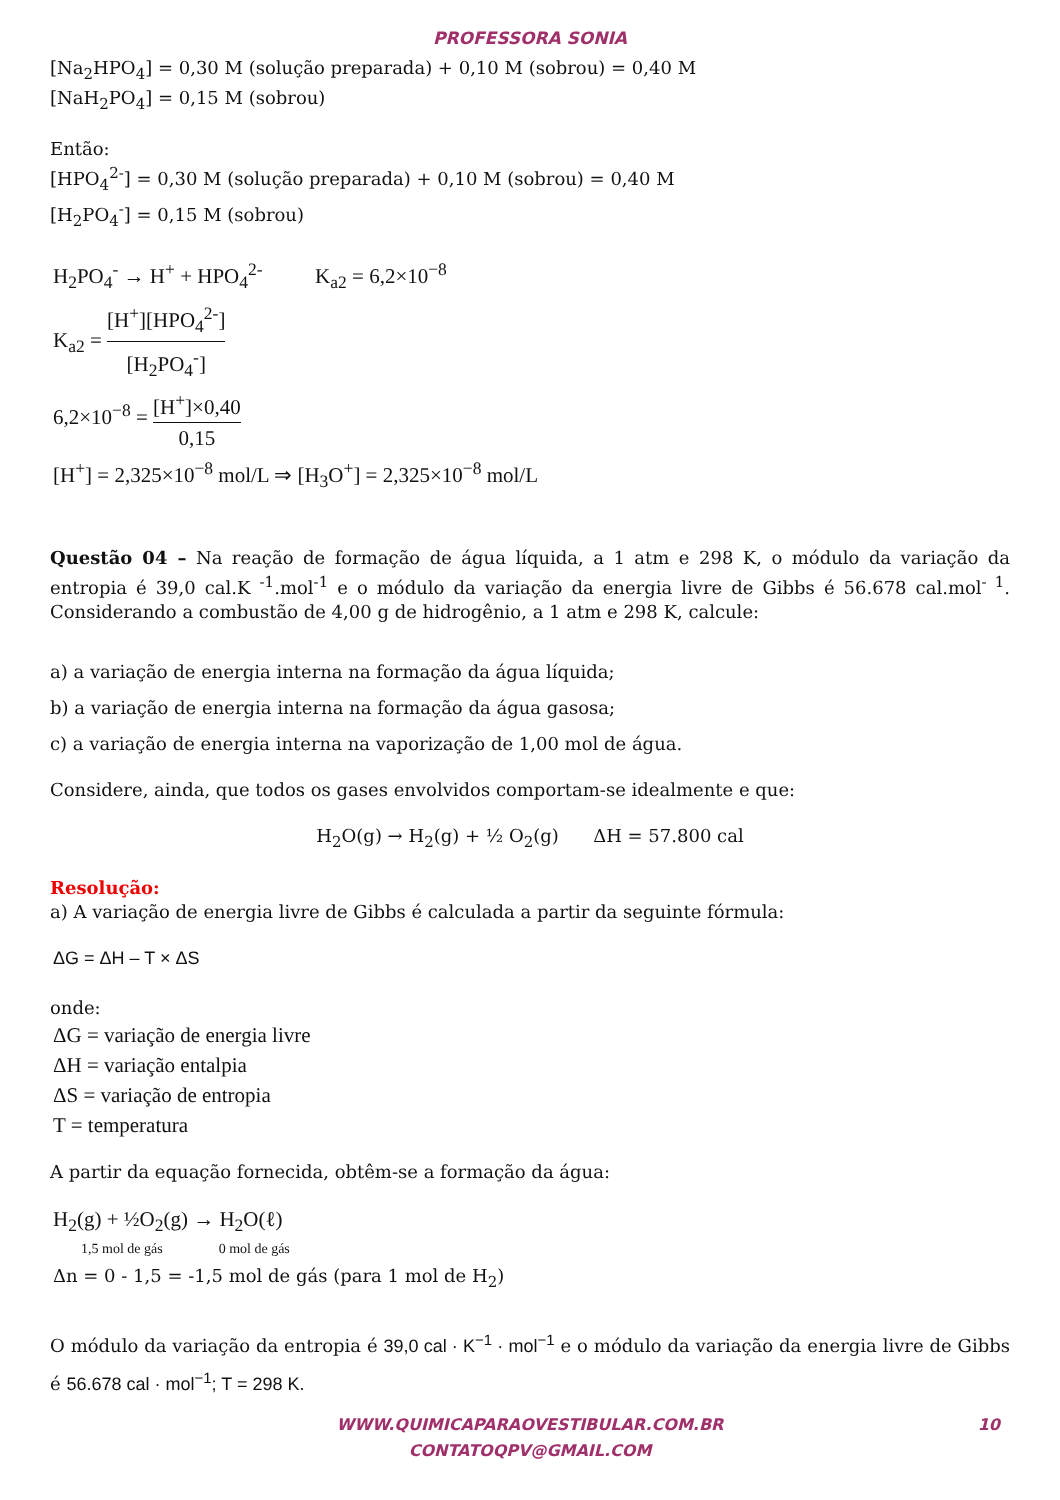PROFESSORA SONIA
[Na<sub>2</sub>HPO<sub>4</sub>] = 0,30 M (solução preparada) + 0,10 M (sobrou) = 0,40 M
[NaH<sub>2</sub>PO<sub>4</sub>] = 0,15 M (sobrou)
Então:
[HPO<sub>4</sub><sup>2-</sup>] = 0,30 M (solução preparada) + 0,10 M (sobrou) = 0,40 M
[H<sub>2</sub>PO<sub>4</sub><sup>-</sup>] = 0,15 M (sobrou)
H<sub>2</sub>PO<sub>4</sub><sup>-</sup> → H<sup>+</sup> + HPO<sub>4</sub><sup>2-</sup> K<sub>a2</sub> = 6,2×10<sup>−8</sup>
K<sub>a2</sub> = [H<sup>+</sup>][HPO<sub>4</sub><sup>2-</sup>] [H<sub>2</sub>PO<sub>4</sub><sup>-</sup>]
6,2×10<sup>−8</sup> = [H<sup>+</sup>]×0,40 0,15
[H<sup>+</sup>] = 2,325×10<sup>−8</sup> mol/L ⇒ [H<sub>3</sub>O<sup>+</sup>] = 2,325×10<sup>−8</sup> mol/L
Questão 04 – Na reação de formação de água líquida, a 1 atm e 298 K, o módulo da variação da entropia é 39,0 cal.K <sup>-1</sup>.mol<sup>-1</sup> e o módulo da variação da energia livre de Gibbs é 56.678 cal.mol<sup>- 1</sup>. Considerando a combustão de 4,00 g de hidrogênio, a 1 atm e 298 K, calcule:
a) a variação de energia interna na formação da água líquida;
b) a variação de energia interna na formação da água gasosa;
c) a variação de energia interna na vaporização de 1,00 mol de água.
Considere, ainda, que todos os gases envolvidos comportam-se idealmente e que:
H<sub>2</sub>O(g) → H<sub>2</sub>(g) + ½ O<sub>2</sub>(g) ΔH = 57.800 cal
Resolução:
a) A variação de energia livre de Gibbs é calculada a partir da seguinte fórmula:
ΔG = ΔH – T × ΔS
onde:
ΔG = variação de energia livre
ΔH = variação entalpia
ΔS = variação de entropia
T = temperatura
A partir da equação fornecida, obtêm-se a formação da água:
H<sub>2</sub>(g) + ½O<sub>2</sub>(g) → H<sub>2</sub>O(ℓ)
1,5 mol de gás 0 mol de gás
Δn = 0 - 1,5 = -1,5 mol de gás (para 1 mol de H<sub>2</sub>)
O módulo da variação da entropia é 39,0 cal · K<sup>−1</sup> · mol<sup>−1</sup> e o módulo da variação da energia livre de Gibbs é 56.678 cal · mol<sup>−1</sup>; T = 298 K.
WWW.QUIMICAPARAOVESTIBULAR.COM.BR
CONTATOQPV@GMAIL.COM
10